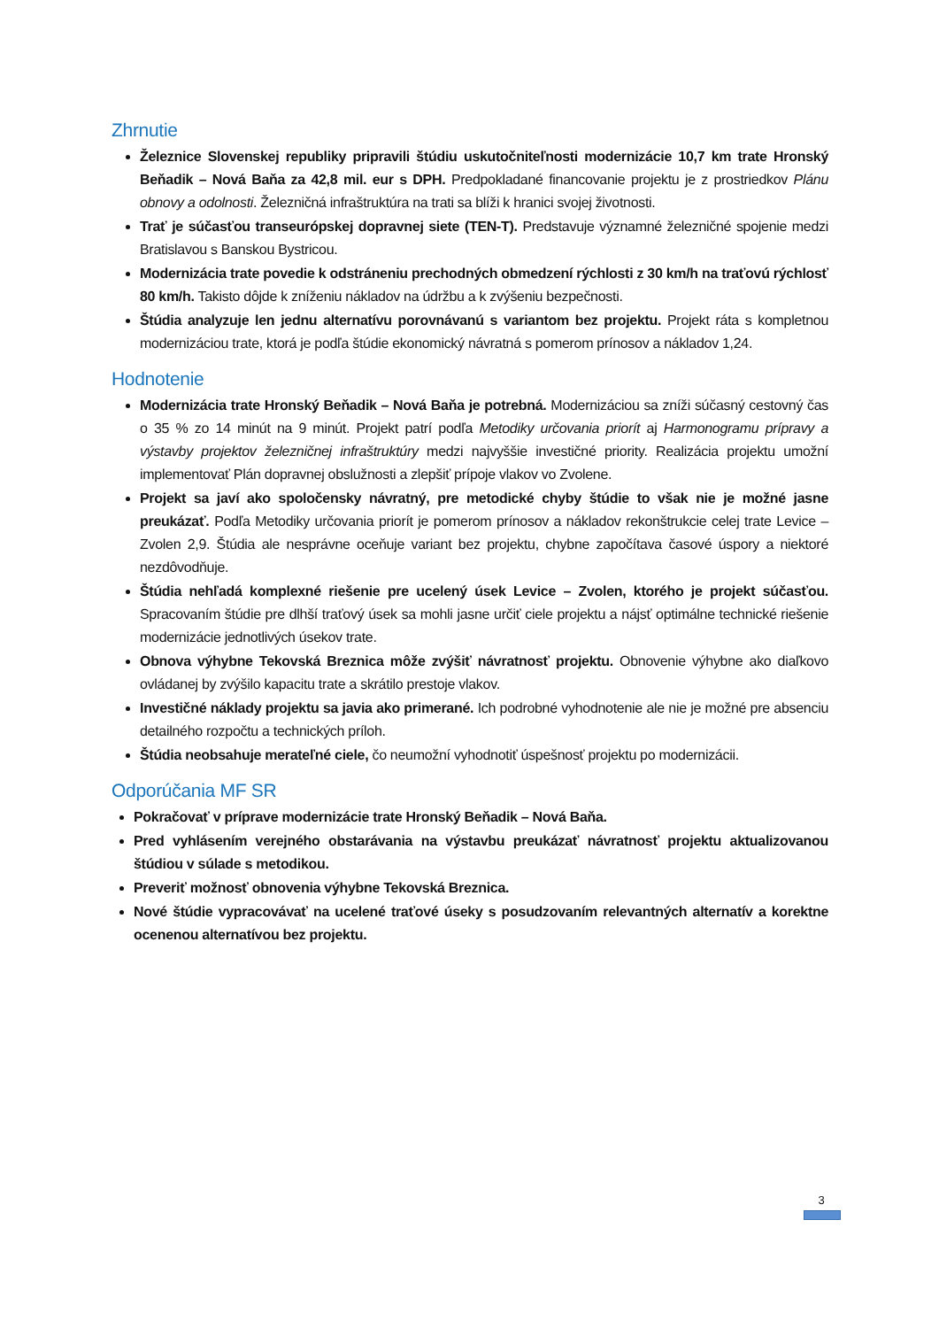Zhrnutie
Železnice Slovenskej republiky pripravili štúdiu uskutočniteľnosti modernizácie 10,7 km trate Hronský Beňadik – Nová Baňa za 42,8 mil. eur s DPH. Predpokladané financovanie projektu je z prostriedkov Plánu obnovy a odolnosti. Železničná infraštruktúra na trati sa blíži k hranici svojej životnosti.
Trať je súčasťou transeurópskej dopravnej siete (TEN-T). Predstavuje významné železničné spojenie medzi Bratislavou s Banskou Bystricou.
Modernizácia trate povedie k odstráneniu prechodných obmedzení rýchlosti z 30 km/h na traťovú rýchlosť 80 km/h. Takisto dôjde k zníženiu nákladov na údržbu a k zvýšeniu bezpečnosti.
Štúdia analyzuje len jednu alternatívu porovnávanú s variantom bez projektu. Projekt ráta s kompletnou modernizáciou trate, ktorá je podľa štúdie ekonomický návratná s pomerom prínosov a nákladov 1,24.
Hodnotenie
Modernizácia trate Hronský Beňadik – Nová Baňa je potrebná. Modernizáciou sa zníži súčasný cestovný čas o 35 % zo 14 minút na 9 minút. Projekt patrí podľa Metodiky určovania priorít aj Harmonogramu prípravy a výstavby projektov železničnej infraštruktúry medzi najvyššie investičné priority. Realizácia projektu umožní implementovať Plán dopravnej obslužnosti a zlepšiť prípoje vlakov vo Zvolene.
Projekt sa javí ako spoločensky návratný, pre metodické chyby štúdie to však nie je možné jasne preukázať. Podľa Metodiky určovania priorít je pomerom prínosov a nákladov rekonštrukcie celej trate Levice – Zvolen 2,9. Štúdia ale nesprávne oceňuje variant bez projektu, chybne započítava časové úspory a niektoré nezdôvodňuje.
Štúdia nehľadá komplexné riešenie pre ucelený úsek Levice – Zvolen, ktorého je projekt súčasťou. Spracovaním štúdie pre dlhší traťový úsek sa mohli jasne určiť ciele projektu a nájsť optimálne technické riešenie modernizácie jednotlivých úsekov trate.
Obnova výhybne Tekovská Breznica môže zvýšiť návratnosť projektu. Obnovenie výhybne ako diaľkovo ovládanej by zvýšilo kapacitu trate a skrátilo prestoje vlakov.
Investičné náklady projektu sa javia ako primerané. Ich podrobné vyhodnotenie ale nie je možné pre absenciu detailného rozpočtu a technických príloh.
Štúdia neobsahuje merateľné ciele, čo neumožní vyhodnotiť úspešnosť projektu po modernizácii.
Odporúčania MF SR
Pokračovať v príprave modernizácie trate Hronský Beňadik – Nová Baňa.
Pred vyhlásením verejného obstarávania na výstavbu preukázať návratnosť projektu aktualizovanou štúdiou v súlade s metodikou.
Preveriť možnosť obnovenia výhybne Tekovská Breznica.
Nové štúdie vypracovávať na ucelené traťové úseky s posudzovaním relevantných alternatív a korektne ocenenou alternatívou bez projektu.
3